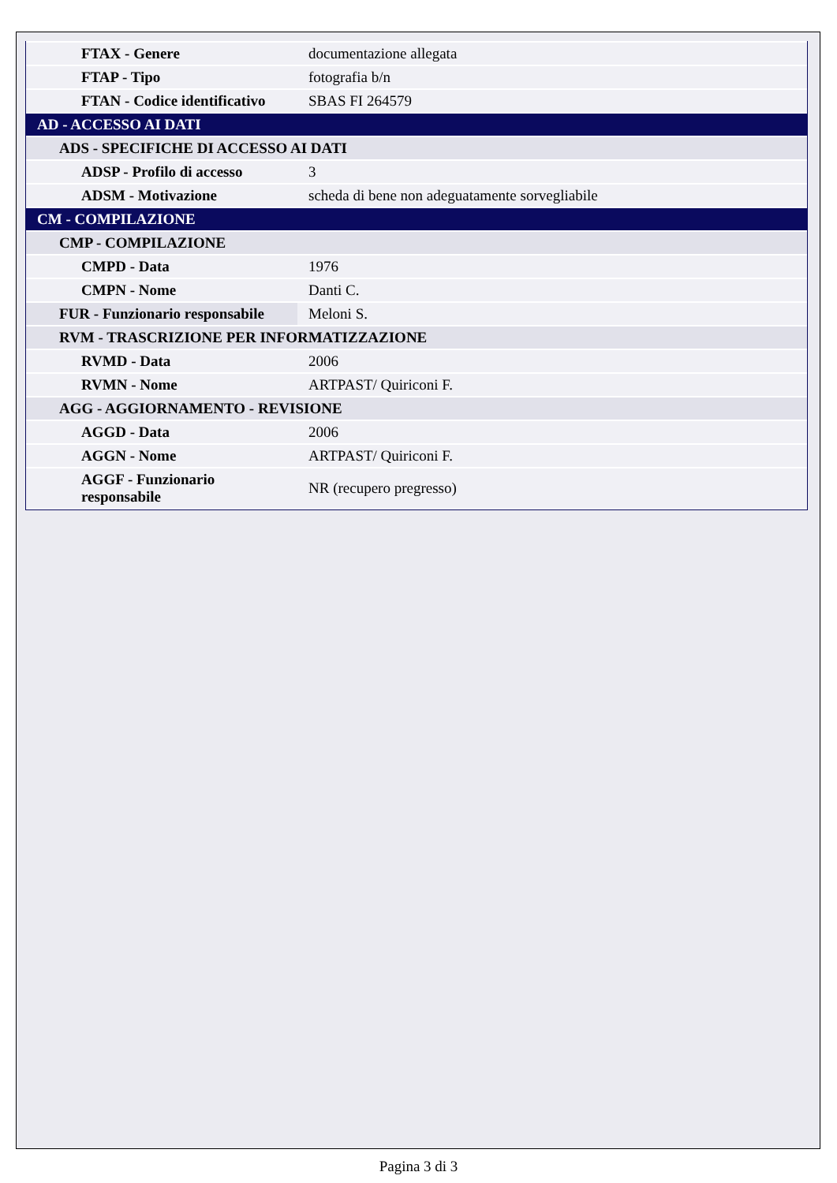| FTAX - Genere | documentazione allegata |
| FTAP - Tipo | fotografia b/n |
| FTAN - Codice identificativo | SBAS FI 264579 |
| AD - ACCESSO AI DATI | |
| ADS - SPECIFICHE DI ACCESSO AI DATI | |
| ADSP - Profilo di accesso | 3 |
| ADSM - Motivazione | scheda di bene non adeguatamente sorvegliabile |
| CM - COMPILAZIONE | |
| CMP - COMPILAZIONE | |
| CMPD - Data | 1976 |
| CMPN - Nome | Danti C. |
| FUR - Funzionario responsabile | Meloni S. |
| RVM - TRASCRIZIONE PER INFORMATIZZAZIONE | |
| RVMD - Data | 2006 |
| RVMN - Nome | ARTPAST/ Quiriconi F. |
| AGG - AGGIORNAMENTO - REVISIONE | |
| AGGD - Data | 2006 |
| AGGN - Nome | ARTPAST/ Quiriconi F. |
| AGGF - Funzionario responsabile | NR (recupero pregresso) |
Pagina 3 di 3